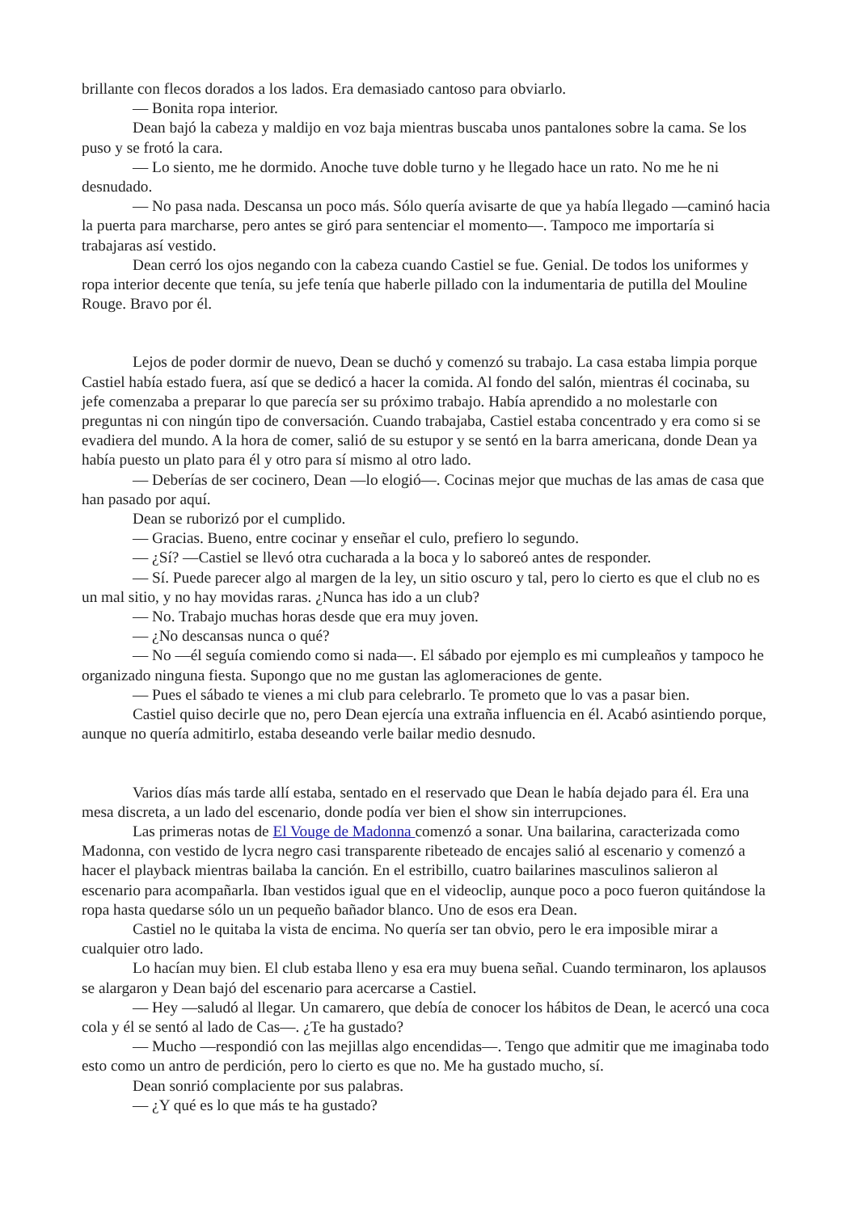brillante con flecos dorados a los lados. Era demasiado cantoso para obviarlo.
— Bonita ropa interior.
Dean bajó la cabeza y maldijo en voz baja mientras buscaba unos pantalones sobre la cama. Se los puso y se frotó la cara.
— Lo siento, me he dormido. Anoche tuve doble turno y he llegado hace un rato. No me he ni desnudado.
— No pasa nada. Descansa un poco más. Sólo quería avisarte de que ya había llegado —caminó hacia la puerta para marcharse, pero antes se giró para sentenciar el momento—. Tampoco me importaría si trabajaras así vestido.
Dean cerró los ojos negando con la cabeza cuando Castiel se fue. Genial. De todos los uniformes y ropa interior decente que tenía, su jefe tenía que haberle pillado con la indumentaria de putilla del Mouline Rouge. Bravo por él.
Lejos de poder dormir de nuevo, Dean se duchó y comenzó su trabajo. La casa estaba limpia porque Castiel había estado fuera, así que se dedicó a hacer la comida. Al fondo del salón, mientras él cocinaba, su jefe comenzaba a preparar lo que parecía ser su próximo trabajo. Había aprendido a no molestarle con preguntas ni con ningún tipo de conversación. Cuando trabajaba, Castiel estaba concentrado y era como si se evadiera del mundo. A la hora de comer, salió de su estupor y se sentó en la barra americana, donde Dean ya había puesto un plato para él y otro para sí mismo al otro lado.
— Deberías de ser cocinero, Dean —lo elogió—. Cocinas mejor que muchas de las amas de casa que han pasado por aquí.
Dean se ruborizó por el cumplido.
— Gracias. Bueno, entre cocinar y enseñar el culo, prefiero lo segundo.
— ¿Sí? —Castiel se llevó otra cucharada a la boca y lo saboreó antes de responder.
— Sí. Puede parecer algo al margen de la ley, un sitio oscuro y tal, pero lo cierto es que el club no es un mal sitio, y no hay movidas raras. ¿Nunca has ido a un club?
— No. Trabajo muchas horas desde que era muy joven.
— ¿No descansas nunca o qué?
— No —él seguía comiendo como si nada—. El sábado por ejemplo es mi cumpleaños y tampoco he organizado ninguna fiesta. Supongo que no me gustan las aglomeraciones de gente.
— Pues el sábado te vienes a mi club para celebrarlo. Te prometo que lo vas a pasar bien.
Castiel quiso decirle que no, pero Dean ejercía una extraña influencia en él. Acabó asintiendo porque, aunque no quería admitirlo, estaba deseando verle bailar medio desnudo.
Varios días más tarde allí estaba, sentado en el reservado que Dean le había dejado para él. Era una mesa discreta, a un lado del escenario, donde podía ver bien el show sin interrupciones.
Las primeras notas de El Vouge de Madonna comenzó a sonar. Una bailarina, caracterizada como Madonna, con vestido de lycra negro casi transparente ribeteado de encajes salió al escenario y comenzó a hacer el playback mientras bailaba la canción. En el estribillo, cuatro bailarines masculinos salieron al escenario para acompañarla. Iban vestidos igual que en el videoclip, aunque poco a poco fueron quitándose la ropa hasta quedarse sólo un un pequeño bañador blanco. Uno de esos era Dean.
Castiel no le quitaba la vista de encima. No quería ser tan obvio, pero le era imposible mirar a cualquier otro lado.
Lo hacían muy bien. El club estaba lleno y esa era muy buena señal. Cuando terminaron, los aplausos se alargaron y Dean bajó del escenario para acercarse a Castiel.
— Hey —saludó al llegar. Un camarero, que debía de conocer los hábitos de Dean, le acercó una coca cola y él se sentó al lado de Cas—. ¿Te ha gustado?
— Mucho —respondió con las mejillas algo encendidas—. Tengo que admitir que me imaginaba todo esto como un antro de perdición, pero lo cierto es que no. Me ha gustado mucho, sí.
Dean sonrió complaciente por sus palabras.
— ¿Y qué es lo que más te ha gustado?